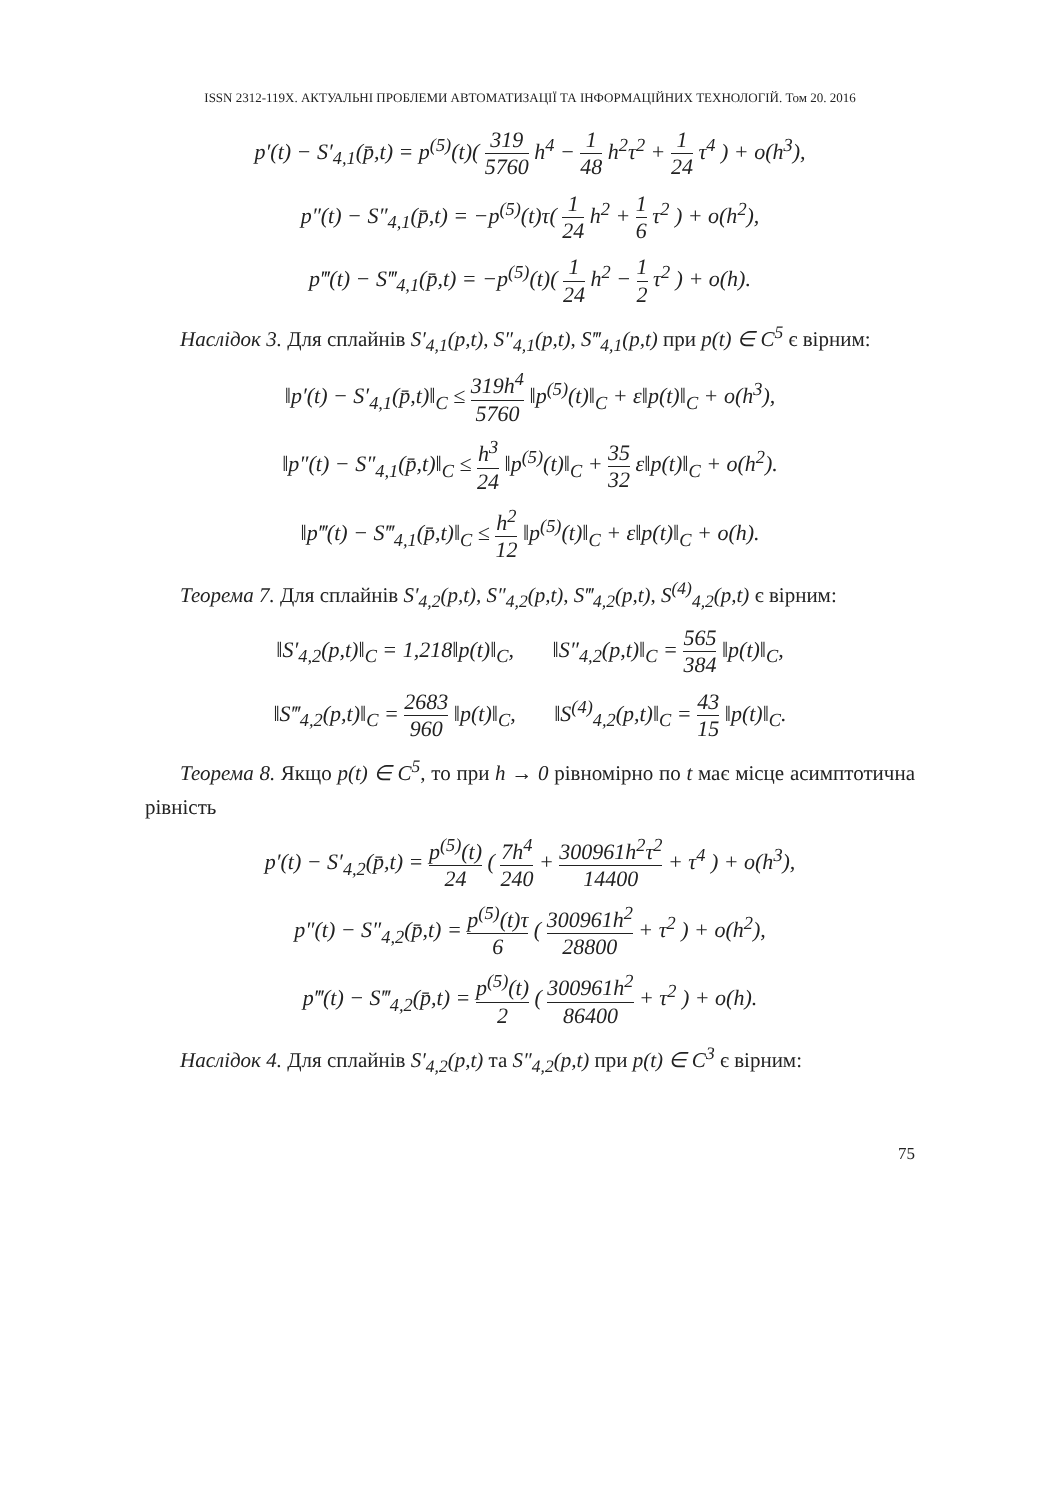ISSN 2312-119Х. АКТУАЛЬНІ ПРОБЛЕМИ АВТОМАТИЗАЦІЇ ТА ІНФОРМАЦІЙНИХ ТЕХНОЛОГІЙ. Том 20. 2016
p′(t) − S′<sub>4,1</sub>(p̄,t) = p<sup>(5)</sup>(t)( 319 5760 h<sup>4</sup> − 1 48 h<sup>2</sup>τ<sup>2</sup> + 1 24 τ<sup>4</sup> ) + o(h<sup>3</sup>),
p″(t) − S″<sub>4,1</sub>(p̄,t) = −p<sup>(5)</sup>(t)τ( 1 24 h<sup>2</sup> + 1 6 τ<sup>2</sup> ) + o(h<sup>2</sup>),
p‴(t) − S‴<sub>4,1</sub>(p̄,t) = −p<sup>(5)</sup>(t)( 1 24 h<sup>2</sup> − 1 2 τ<sup>2</sup> ) + o(h).
Наслідок 3. Для сплайнів S′<sub>4,1</sub>(p,t), S″<sub>4,1</sub>(p,t), S‴<sub>4,1</sub>(p,t) при p(t) ∈ C<sup>5</sup> є вірним:
‖p′(t) − S′<sub>4,1</sub>(p̄,t)‖<sub>C</sub> ≤ 319h<sup>4</sup> 5760 ‖p<sup>(5)</sup>(t)‖<sub>C</sub> + ε‖p(t)‖<sub>C</sub> + o(h<sup>3</sup>),
‖p″(t) − S″<sub>4,1</sub>(p̄,t)‖<sub>C</sub> ≤ h<sup>3</sup> 24 ‖p<sup>(5)</sup>(t)‖<sub>C</sub> + 35 32 ε‖p(t)‖<sub>C</sub> + o(h<sup>2</sup>).
‖p‴(t) − S‴<sub>4,1</sub>(p̄,t)‖<sub>C</sub> ≤ h<sup>2</sup> 12 ‖p<sup>(5)</sup>(t)‖<sub>C</sub> + ε‖p(t)‖<sub>C</sub> + o(h).
Теорема 7. Для сплайнів S′<sub>4,2</sub>(p,t), S″<sub>4,2</sub>(p,t), S‴<sub>4,2</sub>(p,t), S<sup>(4)</sup><sub>4,2</sub>(p,t) є вірним:
‖S′<sub>4,2</sub>(p,t)‖<sub>C</sub> = 1,218‖p(t)‖<sub>C</sub>, ‖S″<sub>4,2</sub>(p,t)‖<sub>C</sub> = 565 384 ‖p(t)‖<sub>C</sub>,
‖S‴<sub>4,2</sub>(p,t)‖<sub>C</sub> = 2683 960 ‖p(t)‖<sub>C</sub>, ‖S<sup>(4)</sup><sub>4,2</sub>(p,t)‖<sub>C</sub> = 43 15 ‖p(t)‖<sub>C</sub>.
Теорема 8. Якщо p(t) ∈ C<sup>5</sup>, то при h → 0 рівномірно по t має місце асимптотична рівність
p′(t) − S′<sub>4,2</sub>(p̄,t) = p<sup>(5)</sup>(t) 24 ( 7h<sup>4</sup> 240 + 300961h<sup>2</sup>τ<sup>2</sup> 14400 + τ<sup>4</sup> ) + o(h<sup>3</sup>),
p″(t) − S″<sub>4,2</sub>(p̄,t) = p<sup>(5)</sup>(t)τ 6 ( 300961h<sup>2</sup> 28800 + τ<sup>2</sup> ) + o(h<sup>2</sup>),
p‴(t) − S‴<sub>4,2</sub>(p̄,t) = p<sup>(5)</sup>(t) 2 ( 300961h<sup>2</sup> 86400 + τ<sup>2</sup> ) + o(h).
Наслідок 4. Для сплайнів S′<sub>4,2</sub>(p,t) та S″<sub>4,2</sub>(p,t) при p(t) ∈ C<sup>3</sup> є вірним:
75